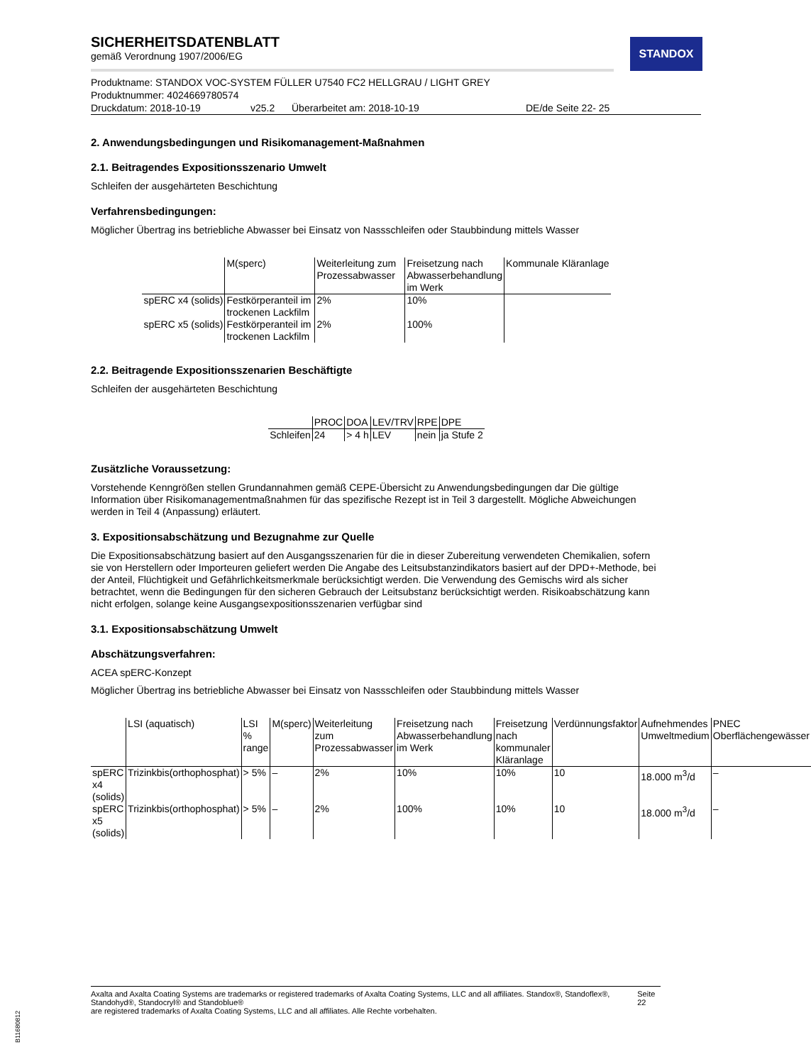STANDOX
SICHERHEITSDATENBLATT
gemäß Verordnung 1907/2006/EG
Produktname: STANDOX VOC-SYSTEM FÜLLER U7540 FC2 HELLGRAU / LIGHT GREY
Produktnummer: 4024669780574
Druckdatum: 2018-10-19 v25.2 Überarbeitet am: 2018-10-19 DE/de Seite 22- 25
2. Anwendungsbedingungen und Risikomanagement-Maßnahmen
2.1. Beitragendes Expositionsszenario Umwelt
Schleifen der ausgehärteten Beschichtung
Verfahrensbedingungen:
Möglicher Übertrag ins betriebliche Abwasser bei Einsatz von Nassschleifen oder Staubbindung mittels Wasser
| | M(sperc) | Weiterleitung zum Prozessabwasser | Freisetzung nach Abwasserbehandlung im Werk | Kommunale Kläranlage |
| --- | --- | --- | --- | --- |
| spERC x4 (solids) | Festkörperanteil im trockenen Lackfilm | 2% | 10% | |
| spERC x5 (solids) | Festkörperanteil im trockenen Lackfilm | 2% | 100% | |
2.2. Beitragende Expositionsszenarien Beschäftigte
Schleifen der ausgehärteten Beschichtung
| | PROC | DOA | LEV/TRV | RPE | DPE |
| --- | --- | --- | --- | --- | --- |
| Schleifen | 24 | > 4 h | LEV | nein | ja Stufe 2 |
Zusätzliche Voraussetzung:
Vorstehende Kenngrößen stellen Grundannahmen gemäß CEPE-Übersicht zu Anwendungsbedingungen dar Die gültige Information über Risikomanagementmaßnahmen für das spezifische Rezept ist in Teil 3 dargestellt. Mögliche Abweichungen werden in Teil 4 (Anpassung) erläutert.
3. Expositionsabschätzung und Bezugnahme zur Quelle
Die Expositionsabschätzung basiert auf den Ausgangsszenarien für die in dieser Zubereitung verwendeten Chemikalien, sofern sie von Herstellern oder Importeuren geliefert werden Die Angabe des Leitsubstanzindikators basiert auf der DPD+-Methode, bei der Anteil, Flüchtigkeit und Gefährlichkeitsmerkmale berücksichtigt werden. Die Verwendung des Gemischs wird als sicher betrachtet, wenn die Bedingungen für den sicheren Gebrauch der Leitsubstanz berücksichtigt werden. Risikoabschätzung kann nicht erfolgen, solange keine Ausgangsexpositionsszenarien verfügbar sind
3.1. Expositionsabschätzung Umwelt
Abschätzungsverfahren:
ACEA spERC-Konzept
Möglicher Übertrag ins betriebliche Abwasser bei Einsatz von Nassschleifen oder Staubbindung mittels Wasser
| | LSI (aquatisch) | LSI % range | M(sperc) | Weiterleitung zum Prozessabwasser | Freisetzung nach Abwasserbehandlung im Werk | Freisetzung nach kommunaler Kläranlage | Verdünnungsfaktor | Aufnehmendes Umweltmedium | PNEC Oberflächengewässer |
| --- | --- | --- | --- | --- | --- | --- | --- | --- | --- |
| spERC x4 (solids) | Trizinkbis(orthophosphat) | > 5% | – | 2% | 10% | 10% | 10 | 18.000 m<sup>3</sup>/d | – |
| spERC x5 (solids) | Trizinkbis(orthophosphat) | > 5% | – | 2% | 100% | 10% | 10 | 18.000 m<sup>3</sup>/d | – |
Axalta and Axalta Coating Systems are trademarks or registered trademarks of Axalta Coating Systems, LLC and all affiliates. Standox®, Standoflex®, Standohyd®, Standocryl® and Standoblue®
are registered trademarks of Axalta Coating Systems, LLC and all affiliates. Alle Rechte vorbehalten.
Seite 22
B11680812